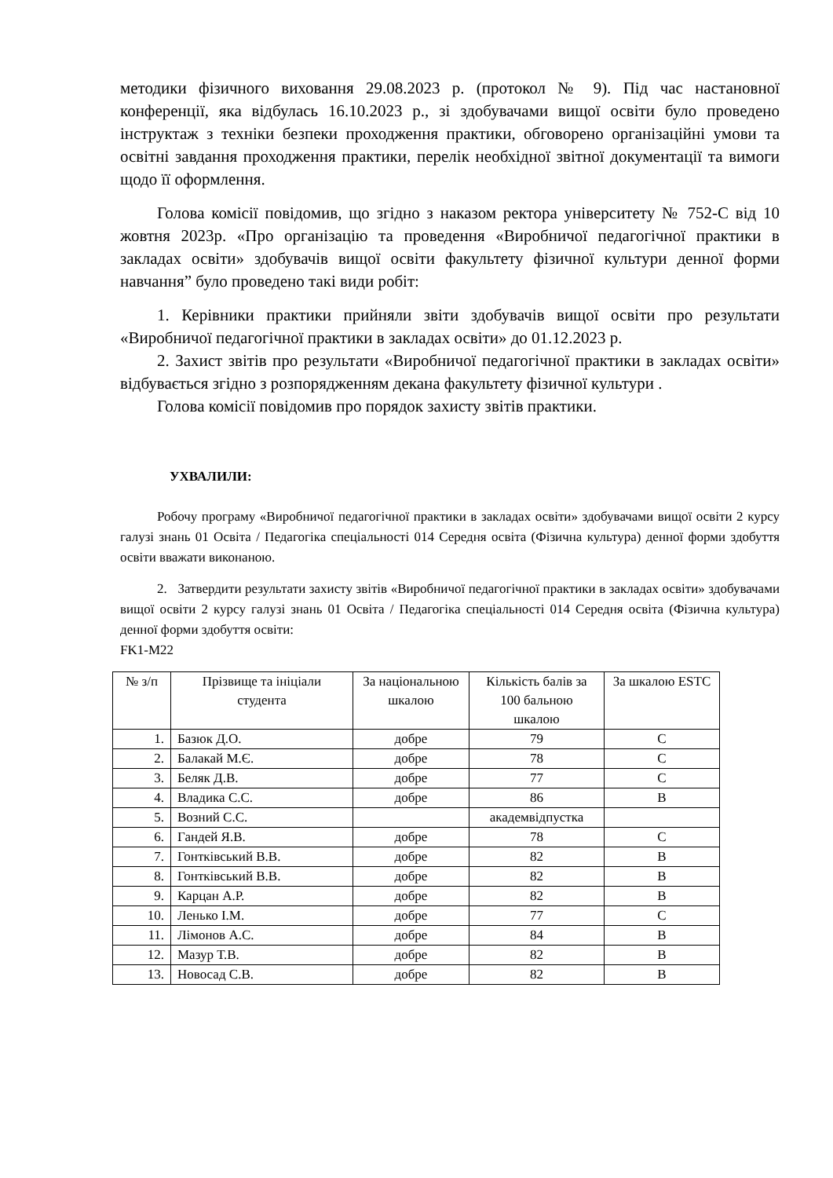методики фізичного виховання 29.08.2023 р. (протокол № 9). Під час настановної конференції, яка відбулась 16.10.2023 р., зі здобувачами вищої освіти було проведено інструктаж з техніки безпеки проходження практики, обговорено організаційні умови та освітні завдання проходження практики, перелік необхідної звітної документації та вимоги щодо її оформлення.
Голова комісії повідомив, що згідно з наказом ректора університету № 752-С від 10 жовтня 2023р. «Про організацію та проведення «Виробничої педагогічної практики в закладах освіти» здобувачів вищої освіти факультету фізичної культури денної форми навчання” було проведено такі види робіт:
1. Керівники практики прийняли звіти здобувачів вищої освіти про результати «Виробничої педагогічної практики в закладах освіти» до 01.12.2023 р.
2. Захист звітів про результати «Виробничої педагогічної практики в закладах освіти» відбувається згідно з розпорядженням декана факультету фізичної культури .
Голова комісії повідомив про порядок захисту звітів практики.
УХВАЛИЛИ:
Робочу програму «Виробничої педагогічної практики в закладах освіти» здобувачами вищої освіти 2 курсу галузі знань 01 Освіта / Педагогіка спеціальності 014 Середня освіта (Фізична культура) денної форми здобуття освіти вважати виконаною.
2. Затвердити результати захисту звітів «Виробничої педагогічної практики в закладах освіти» здобувачами вищої освіти 2 курсу галузі знань 01 Освіта / Педагогіка спеціальності 014 Середня освіта (Фізична культура) денної форми здобуття освіти:
FK1-M22
| № з/п | Прізвище та ініціали студента | За національною шкалою | Кількість балів за 100 бальною шкалою | За шкалою ESTC |
| --- | --- | --- | --- | --- |
| 1. | Базюк Д.О. | добре | 79 | C |
| 2. | Балакай М.Є. | добре | 78 | C |
| 3. | Беляк Д.В. | добре | 77 | C |
| 4. | Владика С.С. | добре | 86 | B |
| 5. | Возний С.С. | | академвідпустка | |
| 6. | Гандей Я.В. | добре | 78 | C |
| 7. | Гонтківський В.В. | добре | 82 | B |
| 8. | Гонтківський В.В. | добре | 82 | B |
| 9. | Карцан А.Р. | добре | 82 | B |
| 10. | Ленько І.М. | добре | 77 | C |
| 11. | Лімонов А.С. | добре | 84 | B |
| 12. | Мазур Т.В. | добре | 82 | B |
| 13. | Новосад С.В. | добре | 82 | B |